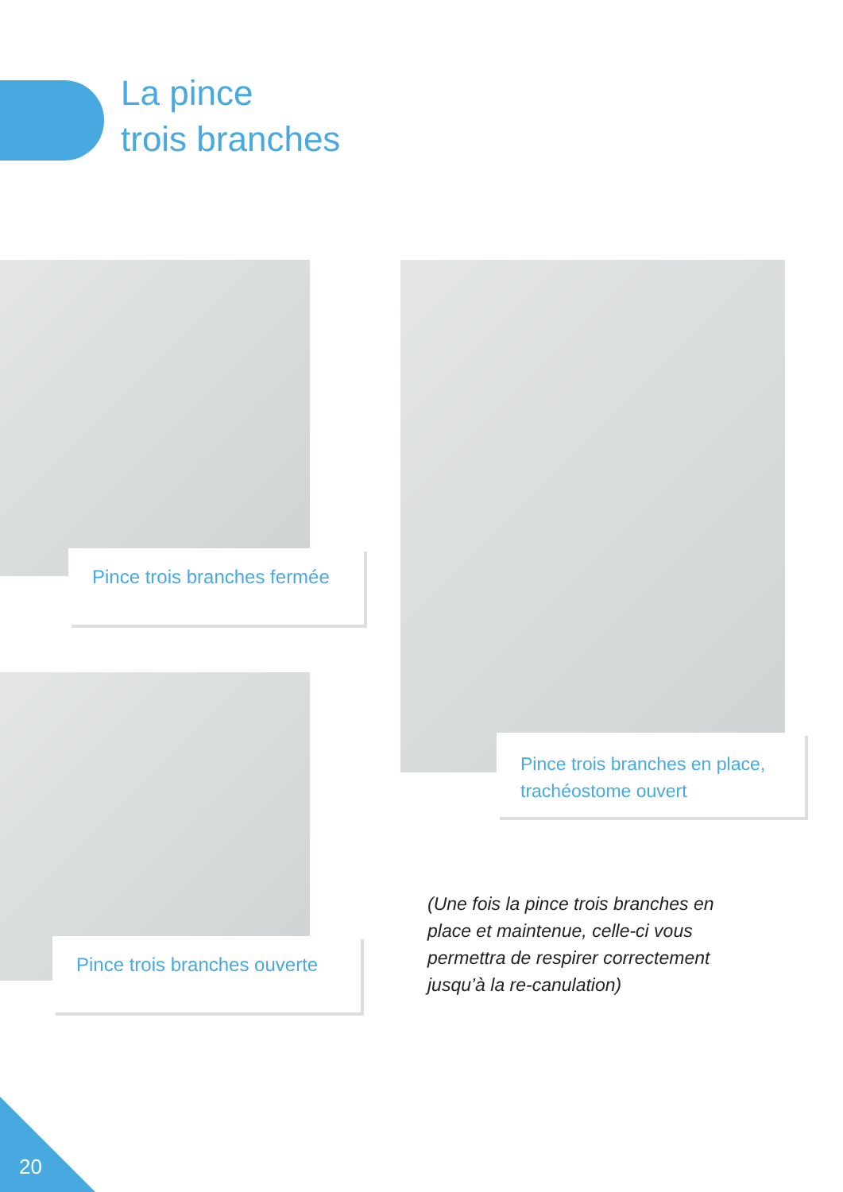La pince
trois branches
Pince trois branches fermée
Pince trois branches ouverte
Pince trois branches en place, trachéostome ouvert
(Une fois la pince trois branches en place et maintenue, celle-ci vous permettra de respirer correctement jusqu’à la re-canulation)
20